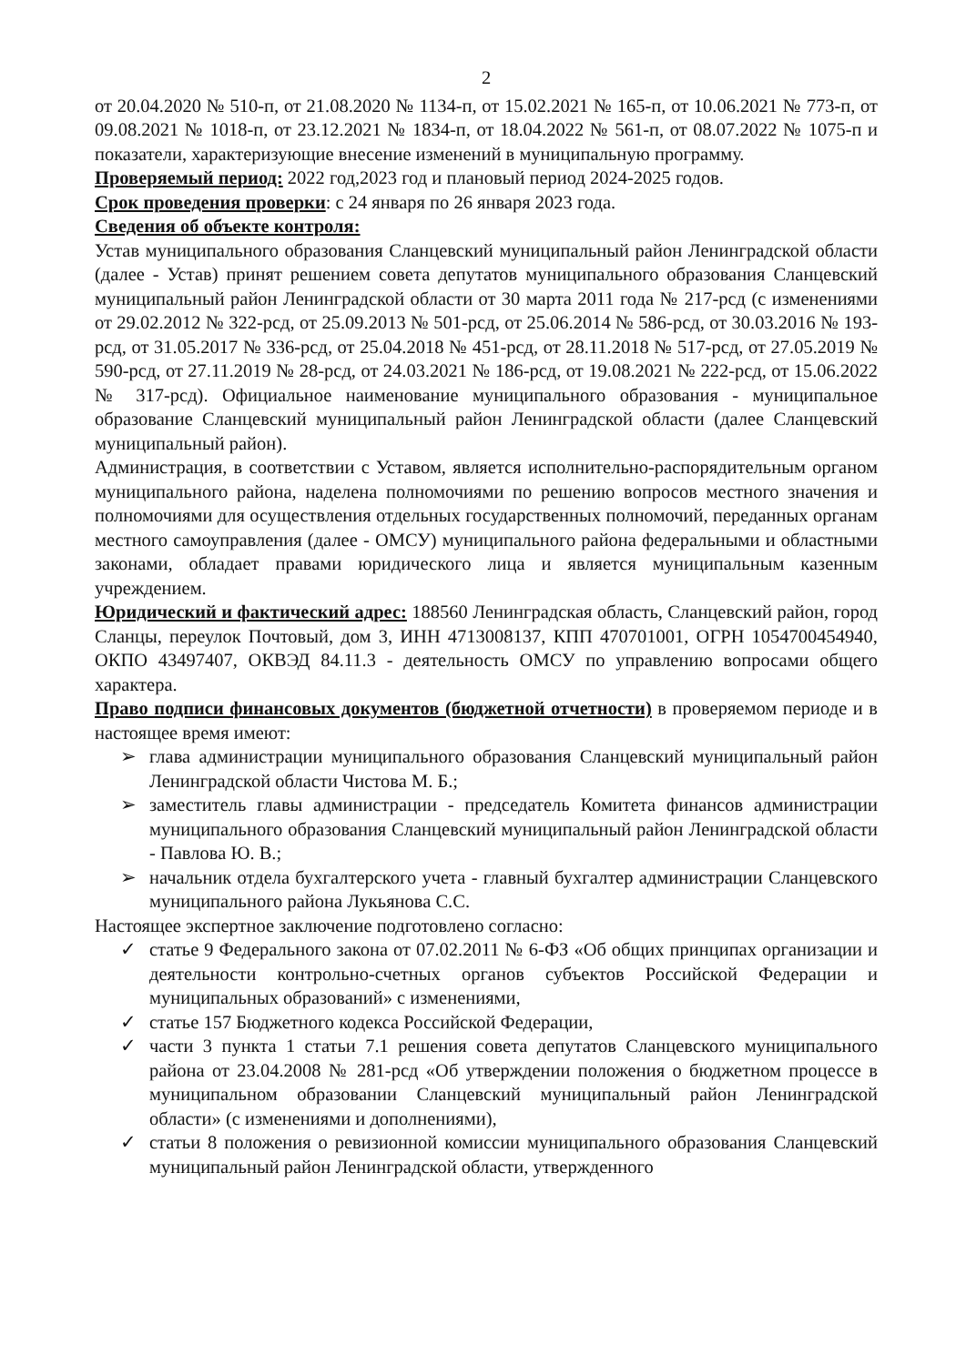2
от 20.04.2020 № 510-п, от 21.08.2020 № 1134-п, от 15.02.2021 № 165-п, от 10.06.2021 № 773-п, от 09.08.2021 № 1018-п, от 23.12.2021 № 1834-п, от 18.04.2022 № 561-п, от 08.07.2022 № 1075-п и показатели, характеризующие внесение изменений в муниципальную программу.
Проверяемый период: 2022 год,2023 год и плановый период 2024-2025 годов.
Срок проведения проверки: с 24 января по 26 января 2023 года.
Сведения об объекте контроля:
Устав муниципального образования Сланцевский муниципальный район Ленинградской области (далее - Устав) принят решением совета депутатов муниципального образования Сланцевский муниципальный район Ленинградской области от 30 марта 2011 года № 217-рсд (с изменениями от 29.02.2012 № 322-рсд, от 25.09.2013 № 501-рсд, от 25.06.2014 № 586-рсд, от 30.03.2016 № 193-рсд, от 31.05.2017 № 336-рсд, от 25.04.2018 № 451-рсд, от 28.11.2018 № 517-рсд, от 27.05.2019 № 590-рсд, от 27.11.2019 № 28-рсд, от 24.03.2021 № 186-рсд, от 19.08.2021 № 222-рсд, от 15.06.2022 № 317-рсд). Официальное наименование муниципального образования - муниципальное образование Сланцевский муниципальный район Ленинградской области (далее Сланцевский муниципальный район).
Администрация, в соответствии с Уставом, является исполнительно-распорядительным органом муниципального района, наделена полномочиями по решению вопросов местного значения и полномочиями для осуществления отдельных государственных полномочий, переданных органам местного самоуправления (далее - ОМСУ) муниципального района федеральными и областными законами, обладает правами юридического лица и является муниципальным казенным учреждением.
Юридический и фактический адрес: 188560 Ленинградская область, Сланцевский район, город Сланцы, переулок Почтовый, дом 3, ИНН 4713008137, КПП 470701001, ОГРН 1054700454940, ОКПО 43497407, ОКВЭД 84.11.3 - деятельность ОМСУ по управлению вопросами общего характера.
Право подписи финансовых документов (бюджетной отчетности) в проверяемом периоде и в настоящее время имеют:
➢ глава администрации муниципального образования Сланцевский муниципальный район Ленинградской области Чистова М. Б.;
➢ заместитель главы администрации - председатель Комитета финансов администрации муниципального образования Сланцевский муниципальный район Ленинградской области - Павлова Ю. В.;
➢ начальник отдела бухгалтерского учета - главный бухгалтер администрации Сланцевского муниципального района Лукьянова С.С.
Настоящее экспертное заключение подготовлено согласно:
✓ статье 9 Федерального закона от 07.02.2011 № 6-ФЗ «Об общих принципах организации и деятельности контрольно-счетных органов субъектов Российской Федерации и муниципальных образований» с изменениями,
✓ статье 157 Бюджетного кодекса Российской Федерации,
✓ части 3 пункта 1 статьи 7.1 решения совета депутатов Сланцевского муниципального района от 23.04.2008 № 281-рсд «Об утверждении положения о бюджетном процессе в муниципальном образовании Сланцевский муниципальный район Ленинградской области» (с изменениями и дополнениями),
✓ статьи 8 положения о ревизионной комиссии муниципального образования Сланцевский муниципальный район Ленинградской области, утвержденного